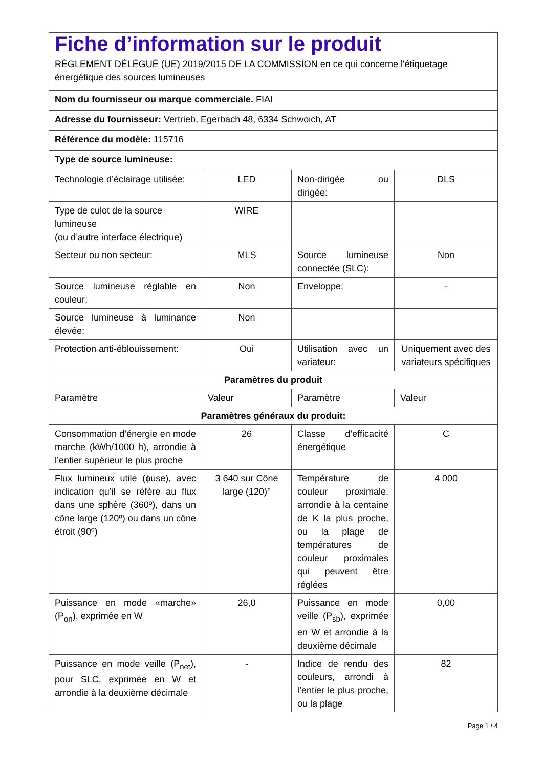| Fiche d’information sur le produit RÈGLEMENT DÉLÉGUÉ (UE) 2019/2015 DE LA COMMISSION en ce qui concerne l'étiquetage énergétique des sources lumineuses | | | |
| Nom du fournisseur ou marque commerciale. FIAI | | | |
| Adresse du fournisseur: Vertrieb, Egerbach 48, 6334 Schwoich, AT | | | |
| Référence du modèle: 115716 | | | |
| Type de source lumineuse: | | | |
| Technologie d’éclairage utilisée: | LED | Non-dirigée ou dirigée: | DLS |
| Type de culot de la source lumineuse (ou d’autre interface électrique) | WIRE | | |
| Secteur ou non secteur: | MLS | Source lumineuse connectée (SLC): | Non |
| Source lumineuse réglable en couleur: | Non | Enveloppe: | - |
| Source lumineuse à luminance élevée: | Non | | |
| Protection anti-éblouissement: | Oui | Utilisation avec un variateur: | Uniquement avec des variateurs spécifiques |
| Paramètres du produit | | | |
| Paramètre | Valeur | Paramètre | Valeur |
| Paramètres généraux du produit: | | | |
| Consommation d’énergie en mode marche (kWh/1000 h), arrondie à l’entier supérieur le plus proche | 26 | Classe d’efficacité énergétique | C |
| Flux lumineux utile (ɸuse), avec indication qu’il se réfère au flux dans une sphère (360º), dans un cône large (120º) ou dans un cône étroit (90º) | 3 640 sur Cône large (120)° | Température de couleur proximale, arrondie à la centaine de K la plus proche, ou la plage de températures de couleur proximales qui peuvent être réglées | 4 000 |
| Puissance en mode «marche» (P<sub>on</sub>), exprimée en W | 26,0 | Puissance en mode veille (P<sub>sb</sub>), exprimée en W et arrondie à la deuxième décimale | 0,00 |
| Puissance en mode veille (P<sub>net</sub>), pour SLC, exprimée en W et arrondie à la deuxième décimale | - | Indice de rendu des couleurs, arrondi à l’entier le plus proche, ou la plage | 82 |
Page 1 / 4